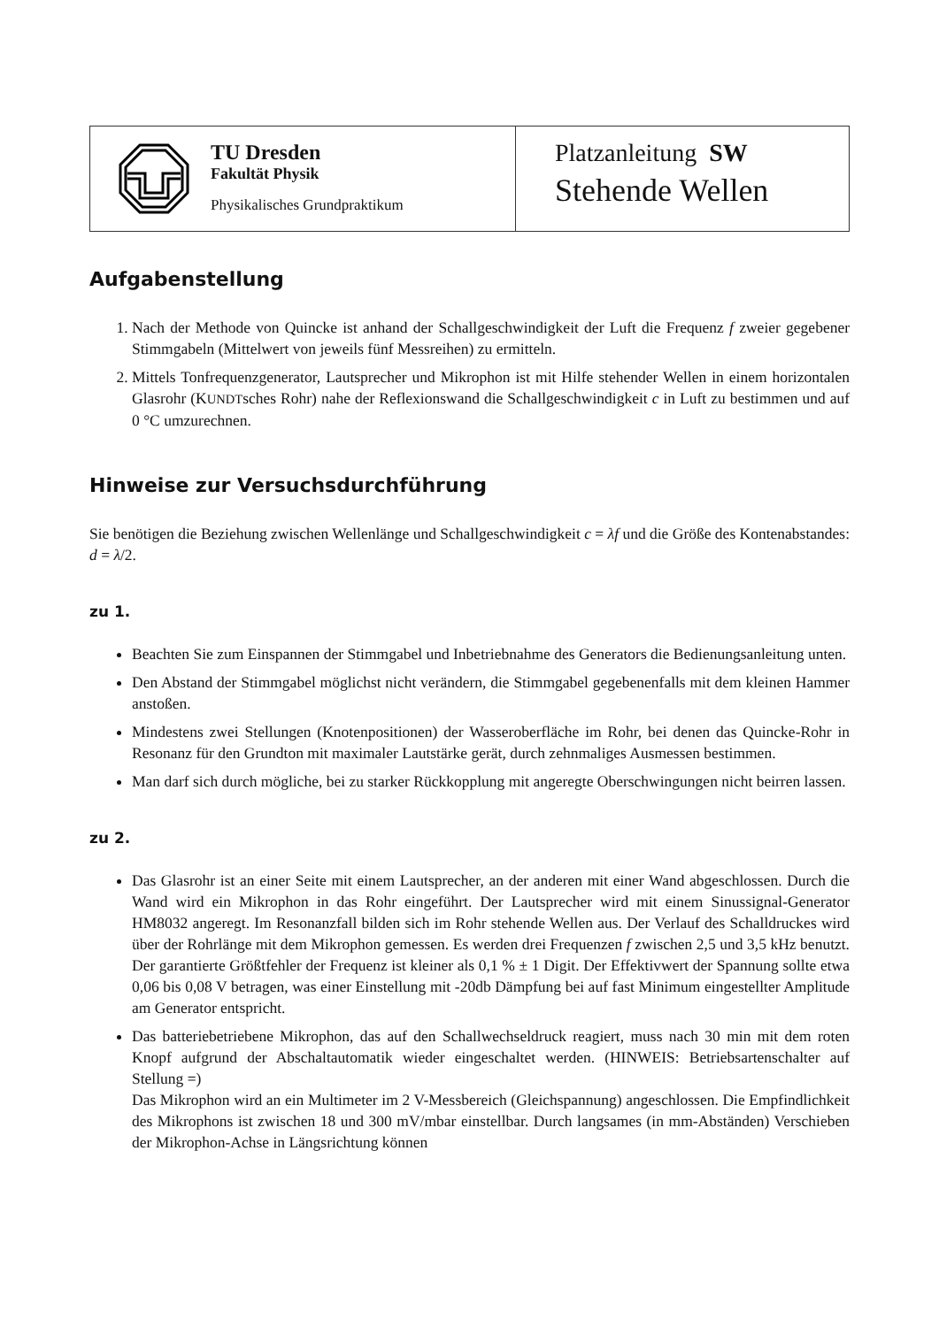TU Dresden
Fakultät Physik
Physikalisches Grundpraktikum
Platzanleitung SW
Stehende Wellen
Aufgabenstellung
1. Nach der Methode von Quincke ist anhand der Schallgeschwindigkeit der Luft die Frequenz f zweier gegebener Stimmgabeln (Mittelwert von jeweils fünf Messreihen) zu ermitteln.
2. Mittels Tonfrequenzgenerator, Lautsprecher und Mikrophon ist mit Hilfe stehender Wellen in einem horizontalen Glasrohr (KUNDTsches Rohr) nahe der Reflexionswand die Schallgeschwindigkeit c in Luft zu bestimmen und auf 0 °C umzurechnen.
Hinweise zur Versuchsdurchführung
Sie benötigen die Beziehung zwischen Wellenlänge und Schallgeschwindigkeit c = λf und die Größe des Kontenabstandes: d = λ/2.
zu 1.
Beachten Sie zum Einspannen der Stimmgabel und Inbetriebnahme des Generators die Bedienungsanleitung unten.
Den Abstand der Stimmgabel möglichst nicht verändern, die Stimmgabel gegebenenfalls mit dem kleinen Hammer anstoßen.
Mindestens zwei Stellungen (Knotenpositionen) der Wasseroberfläche im Rohr, bei denen das Quincke-Rohr in Resonanz für den Grundton mit maximaler Lautstärke gerät, durch zehnmaliges Ausmessen bestimmen.
Man darf sich durch mögliche, bei zu starker Rückkopplung mit angeregte Oberschwingungen nicht beirren lassen.
zu 2.
Das Glasrohr ist an einer Seite mit einem Lautsprecher, an der anderen mit einer Wand abgeschlossen. Durch die Wand wird ein Mikrophon in das Rohr eingeführt. Der Lautsprecher wird mit einem Sinussignal-Generator HM8032 angeregt. Im Resonanzfall bilden sich im Rohr stehende Wellen aus. Der Verlauf des Schalldruckes wird über der Rohrlänge mit dem Mikrophon gemessen. Es werden drei Frequenzen f zwischen 2,5 und 3,5 kHz benutzt. Der garantierte Größtfehler der Frequenz ist kleiner als 0,1 % ± 1 Digit. Der Effektivwert der Spannung sollte etwa 0,06 bis 0,08 V betragen, was einer Einstellung mit -20db Dämpfung bei auf fast Minimum eingestellter Amplitude am Generator entspricht.
Das batteriebetriebene Mikrophon, das auf den Schallwechseldruck reagiert, muss nach 30 min mit dem roten Knopf aufgrund der Abschaltautomatik wieder eingeschaltet werden. (HINWEIS: Betriebsartenschalter auf Stellung =)
Das Mikrophon wird an ein Multimeter im 2 V-Messbereich (Gleichspannung) angeschlossen. Die Empfindlichkeit des Mikrophons ist zwischen 18 und 300 mV/mbar einstellbar. Durch langsames (in mm-Abständen) Verschieben der Mikrophon-Achse in Längsrichtung können